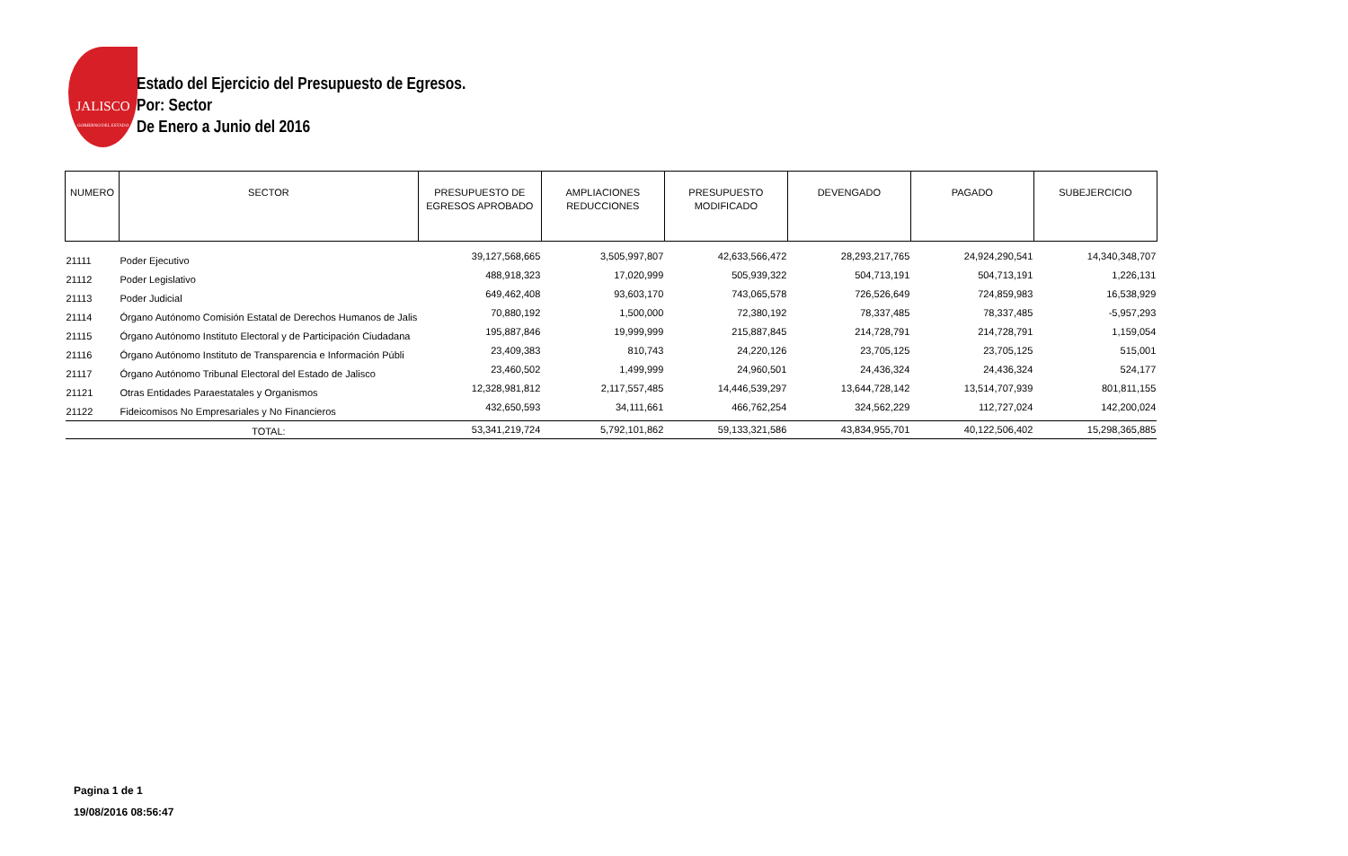JALISCO
GOBIERNO DEL ESTADO
Estado del Ejercicio del Presupuesto de Egresos.
Por: Sector
De Enero a Junio del 2016
| NUMERO | SECTOR | PRESUPUESTO DE EGRESOS APROBADO | AMPLIACIONES REDUCCIONES | PRESUPUESTO MODIFICADO | DEVENGADO | PAGADO | SUBEJERCICIO |
| --- | --- | --- | --- | --- | --- | --- | --- |
| 21111 | Poder Ejecutivo | 39,127,568,665 | 3,505,997,807 | 42,633,566,472 | 28,293,217,765 | 24,924,290,541 | 14,340,348,707 |
| 21112 | Poder Legislativo | 488,918,323 | 17,020,999 | 505,939,322 | 504,713,191 | 504,713,191 | 1,226,131 |
| 21113 | Poder Judicial | 649,462,408 | 93,603,170 | 743,065,578 | 726,526,649 | 724,859,983 | 16,538,929 |
| 21114 | Órgano Autónomo Comisión Estatal de Derechos Humanos de Jalis | 70,880,192 | 1,500,000 | 72,380,192 | 78,337,485 | 78,337,485 | -5,957,293 |
| 21115 | Órgano Autónomo Instituto Electoral y de Participación Ciudadana | 195,887,846 | 19,999,999 | 215,887,845 | 214,728,791 | 214,728,791 | 1,159,054 |
| 21116 | Órgano Autónomo Instituto de Transparencia e Información Públi | 23,409,383 | 810,743 | 24,220,126 | 23,705,125 | 23,705,125 | 515,001 |
| 21117 | Órgano Autónomo Tribunal Electoral del Estado de Jalisco | 23,460,502 | 1,499,999 | 24,960,501 | 24,436,324 | 24,436,324 | 524,177 |
| 21121 | Otras Entidades Paraestatales y Organismos | 12,328,981,812 | 2,117,557,485 | 14,446,539,297 | 13,644,728,142 | 13,514,707,939 | 801,811,155 |
| 21122 | Fideicomisos No Empresariales y No Financieros | 432,650,593 | 34,111,661 | 466,762,254 | 324,562,229 | 112,727,024 | 142,200,024 |
| | TOTAL: | 53,341,219,724 | 5,792,101,862 | 59,133,321,586 | 43,834,955,701 | 40,122,506,402 | 15,298,365,885 |
Pagina 1 de 1
19/08/2016 08:56:47